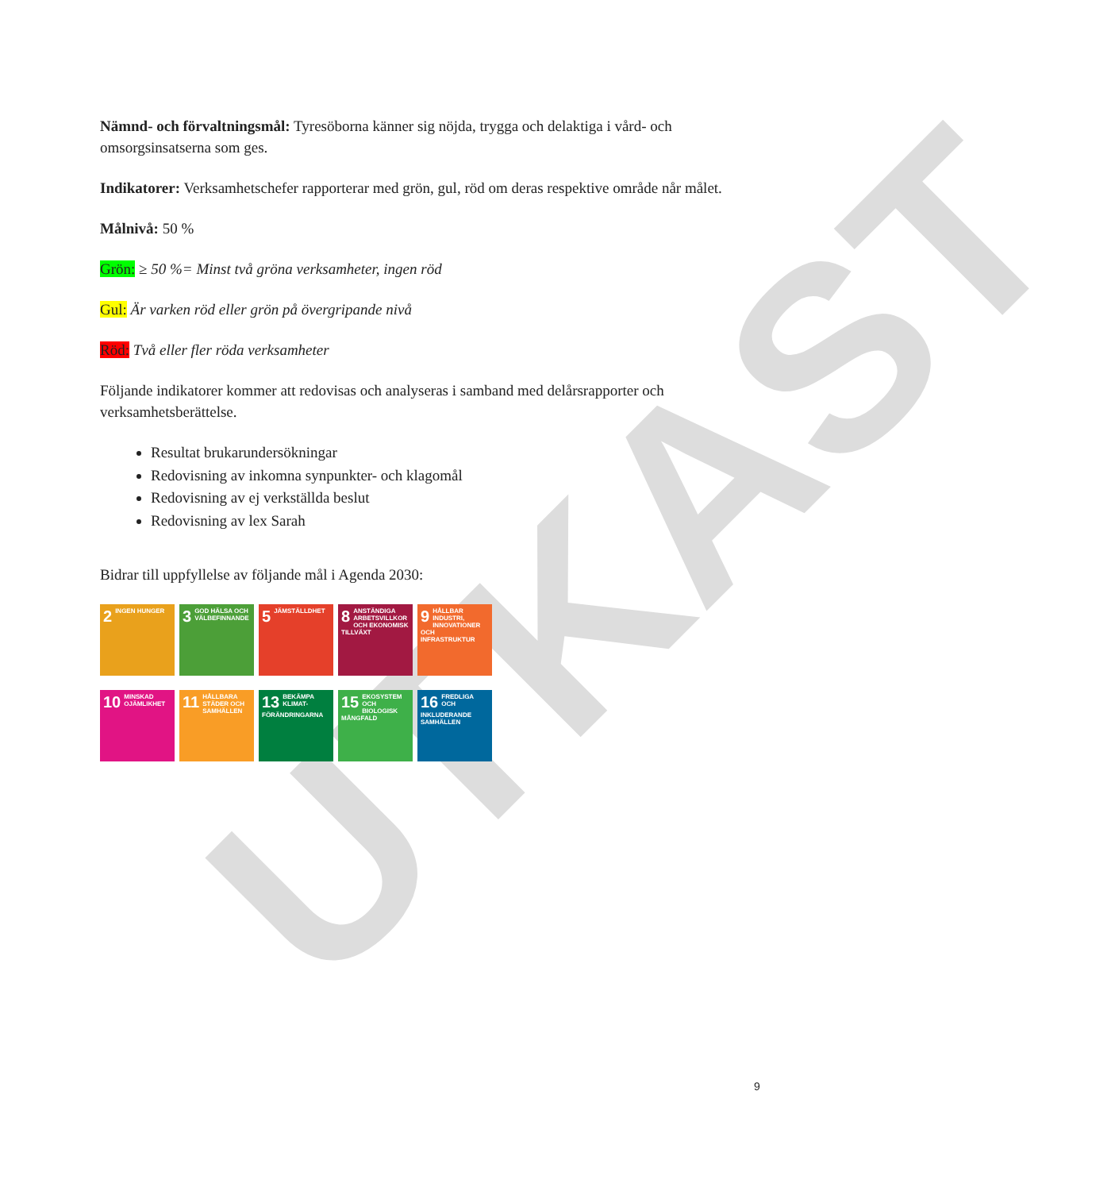UTKAST
Nämnd- och förvaltningsmål: Tyresöborna känner sig nöjda, trygga och delaktiga i vård- och omsorgsinsatserna som ges.
Indikatorer: Verksamhetschefer rapporterar med grön, gul, röd om deras respektive område når målet.
Målnivå: 50 %
Grön: ≥ 50 %= Minst två gröna verksamheter, ingen röd
Gul: Är varken röd eller grön på övergripande nivå
Röd: Två eller fler röda verksamheter
Följande indikatorer kommer att redovisas och analyseras i samband med delårsrapporter och verksamhetsberättelse.
Resultat brukarundersökningar
Redovisning av inkomna synpunkter- och klagomål
Redovisning av ej verkställda beslut
Redovisning av lex Sarah
Bidrar till uppfyllelse av följande mål i Agenda 2030:
2 INGEN HUNGER
3 GOD HÄLSA OCH VÄLBEFINNANDE
5 JÄMSTÄLLDHET
8 ANSTÄNDIGA ARBETSVILLKOR OCH EKONOMISK TILLVÄXT
9 HÅLLBAR INDUSTRI, INNOVATIONER OCH INFRASTRUKTUR
10 MINSKAD OJÄMLIKHET
11 HÅLLBARA STÄDER OCH SAMHÄLLEN
13 BEKÄMPA KLIMAT-FÖRÄNDRINGARNA
15 EKOSYSTEM OCH BIOLOGISK MÅNGFALD
16 FREDLIGA OCH INKLUDERANDE SAMHÄLLEN
9